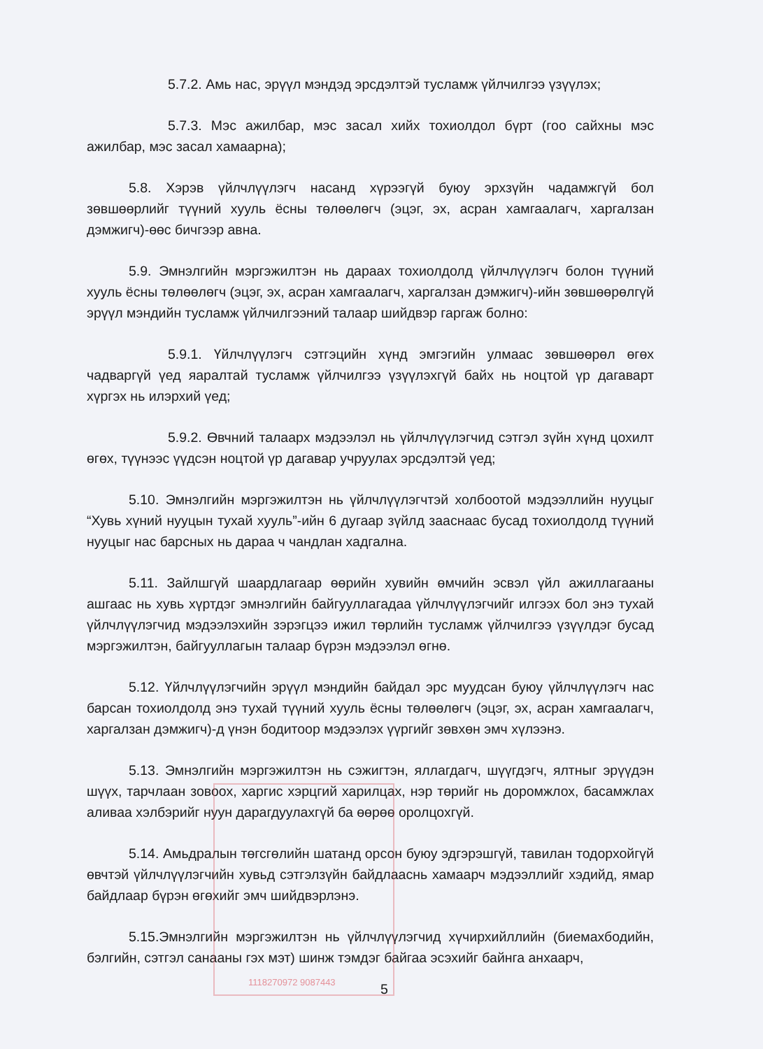5.7.2. Амь нас, эрүүл мэндэд эрсдэлтэй тусламж үйлчилгээ үзүүлэх;
5.7.3. Мэс ажилбар, мэс засал хийх тохиолдол бүрт (гоо сайхны мэс ажилбар, мэс засал хамаарна);
5.8. Хэрэв үйлчлүүлэгч насанд хүрээгүй буюу эрхзүйн чадамжгүй бол зөвшөөрлийг түүний хууль ёсны төлөөлөгч (эцэг, эх, асран хамгаалагч, харгалзан дэмжигч)-өөс бичгээр авна.
5.9. Эмнэлгийн мэргэжилтэн нь дараах тохиолдолд үйлчлүүлэгч болон түүний хууль ёсны төлөөлөгч (эцэг, эх, асран хамгаалагч, харгалзан дэмжигч)-ийн зөвшөөрөлгүй эрүүл мэндийн тусламж үйлчилгээний талаар шийдвэр гаргаж болно:
5.9.1. Үйлчлүүлэгч сэтгэцийн хүнд эмгэгийн улмаас зөвшөөрөл өгөх чадваргүй үед яаралтай тусламж үйлчилгээ үзүүлэхгүй байх нь ноцтой үр дагаварт хүргэх нь илэрхий үед;
5.9.2. Өвчний талаарх мэдээлэл нь үйлчлүүлэгчид сэтгэл зүйн хүнд цохилт өгөх, түүнээс үүдсэн ноцтой үр дагавар учруулах эрсдэлтэй үед;
5.10. Эмнэлгийн мэргэжилтэн нь үйлчлүүлэгчтэй холбоотой мэдээллийн нууцыг “Хувь хүний нууцын тухай хууль”-ийн 6 дугаар зүйлд зааснаас бусад тохиолдолд түүний нууцыг нас барсных нь дараа ч чандлан хадгална.
5.11. Зайлшгүй шаардлагаар өөрийн хувийн өмчийн эсвэл үйл ажиллагааны ашгаас нь хувь хүртдэг эмнэлгийн байгууллагадаа үйлчлүүлэгчийг илгээх бол энэ тухай үйлчлүүлэгчид мэдээлэхийн зэрэгцээ ижил төрлийн тусламж үйлчилгээ үзүүлдэг бусад мэргэжилтэн, байгууллагын талаар бүрэн мэдээлэл өгнө.
5.12. Үйлчлүүлэгчийн эрүүл мэндийн байдал эрс муудсан буюу үйлчлүүлэгч нас барсан тохиолдолд энэ тухай түүний хууль ёсны төлөөлөгч (эцэг, эх, асран хамгаалагч, харгалзан дэмжигч)-д үнэн бодитоор мэдээлэх үүргийг зөвхөн эмч хүлээнэ.
5.13. Эмнэлгийн мэргэжилтэн нь сэжигтэн, яллагдагч, шүүгдэгч, ялтныг эрүүдэн шүүх, тарчлаан зовоох, харгис хэрцгий харилцах, нэр төрийг нь доромжлох, басамжлах аливаа хэлбэрийг нуун дарагдуулахгүй ба өөрөө оролцохгүй.
5.14. Амьдралын төгсгөлийн шатанд орсон буюу эдгэрэшгүй, тавилан тодорхойгүй өвчтэй үйлчлүүлэгчийн хувьд сэтгэлзүйн байдлааснь хамаарч мэдээллийг хэдийд, ямар байдлаар бүрэн өгөхийг эмч шийдвэрлэнэ.
5.15.Эмнэлгийн мэргэжилтэн нь үйлчлүүлэгчид хүчирхийллийн (биемахбодийн, бэлгийн, сэтгэл санааны гэх мэт) шинж тэмдэг байгаа эсэхийг байнга анхаарч,
5
1118270972 9087443